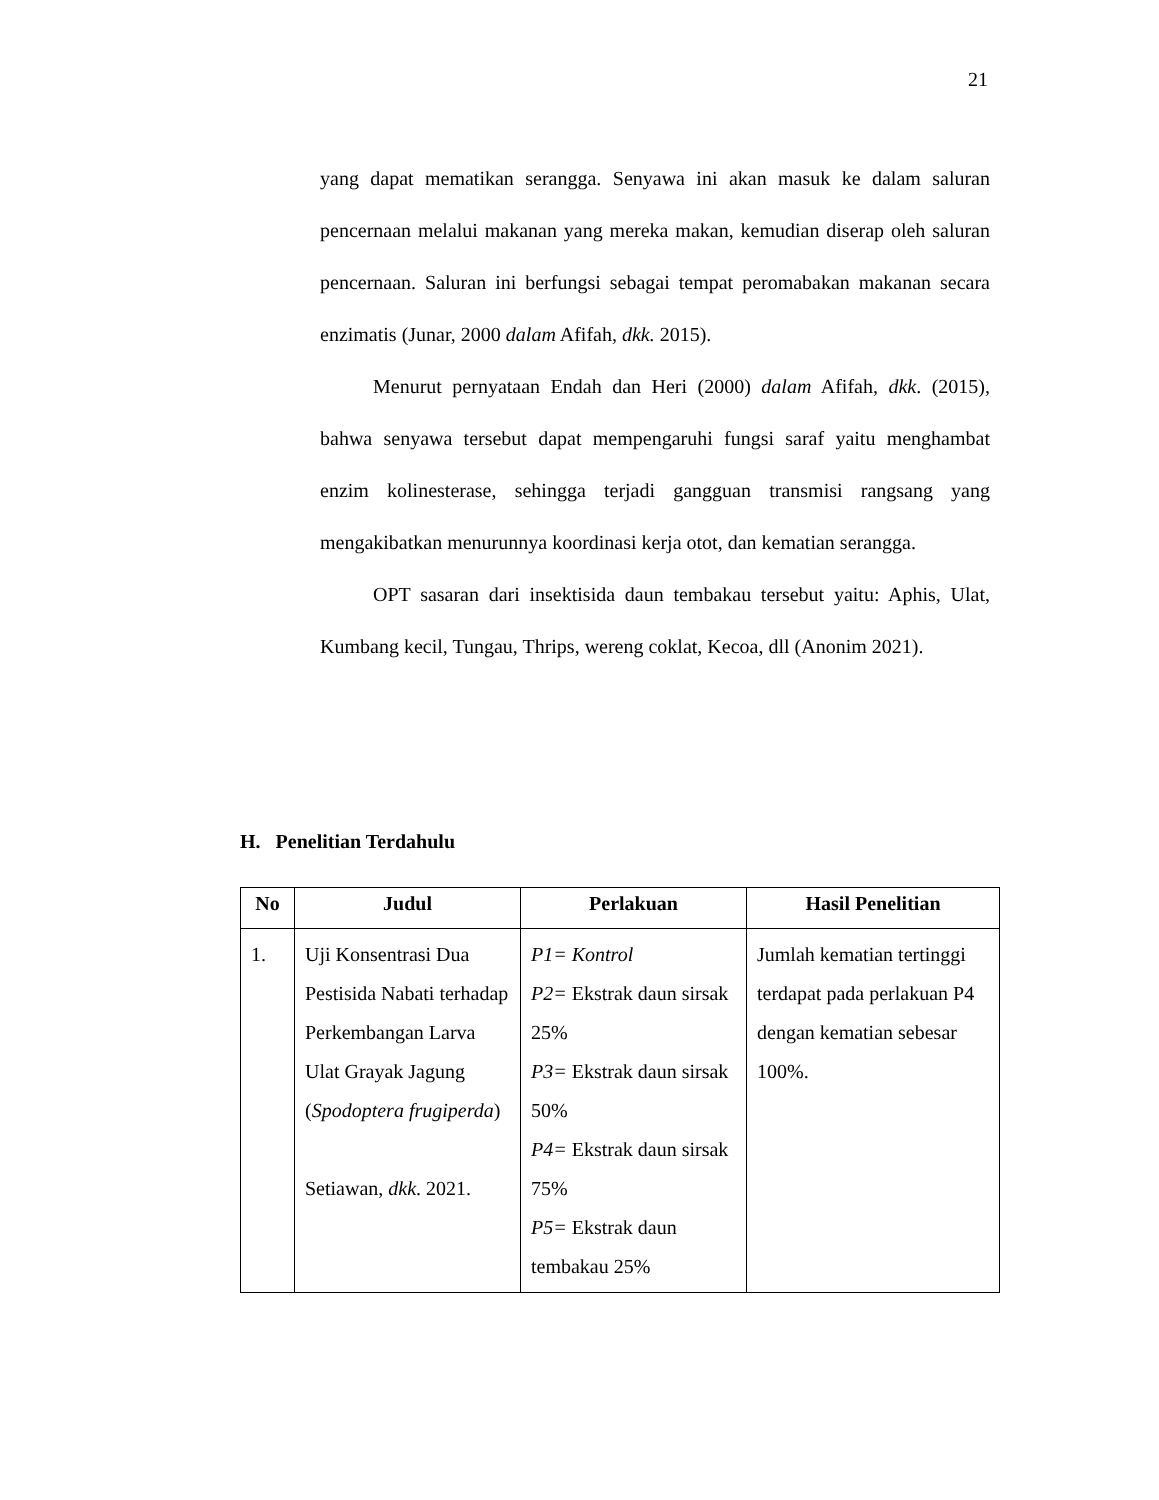21
yang dapat mematikan serangga. Senyawa ini akan masuk ke dalam saluran pencernaan melalui makanan yang mereka makan, kemudian diserap oleh saluran pencernaan. Saluran ini berfungsi sebagai tempat peromabakan makanan secara enzimatis (Junar, 2000 dalam Afifah, dkk. 2015).
Menurut pernyataan Endah dan Heri (2000) dalam Afifah, dkk. (2015), bahwa senyawa tersebut dapat mempengaruhi fungsi saraf yaitu menghambat enzim kolinesterase, sehingga terjadi gangguan transmisi rangsang yang mengakibatkan menurunnya koordinasi kerja otot, dan kematian serangga.
OPT sasaran dari insektisida daun tembakau tersebut yaitu: Aphis, Ulat, Kumbang kecil, Tungau, Thrips, wereng coklat, Kecoa, dll (Anonim 2021).
H. Penelitian Terdahulu
| No | Judul | Perlakuan | Hasil Penelitian |
| --- | --- | --- | --- |
| 1. | Uji Konsentrasi Dua Pestisida Nabati terhadap Perkembangan Larva Ulat Grayak Jagung ( Spodoptera frugiperda ) Setiawan, dkk . 2021. | P1= Kontrol P2= Ekstrak daun sirsak 25% P3= Ekstrak daun sirsak 50% P4= Ekstrak daun sirsak 75% P5= Ekstrak daun tembakau 25% | Jumlah kematian tertinggi terdapat pada perlakuan P4 dengan kematian sebesar 100%. |